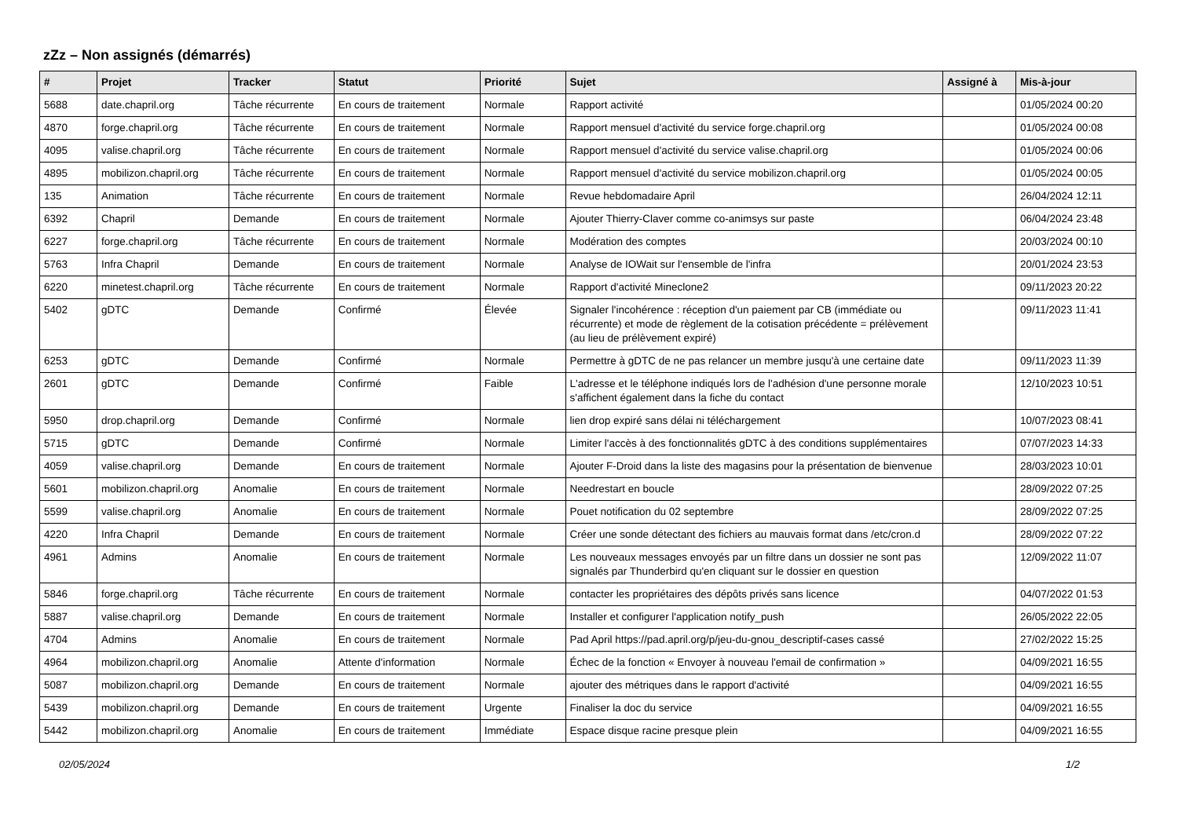zZz – Non assignés (démarrés)
| # | Projet | Tracker | Statut | Priorité | Sujet | Assigné à | Mis-à-jour |
| --- | --- | --- | --- | --- | --- | --- | --- |
| 5688 | date.chapril.org | Tâche récurrente | En cours de traitement | Normale | Rapport activité | | 01/05/2024 00:20 |
| 4870 | forge.chapril.org | Tâche récurrente | En cours de traitement | Normale | Rapport mensuel d'activité du service forge.chapril.org | | 01/05/2024 00:08 |
| 4095 | valise.chapril.org | Tâche récurrente | En cours de traitement | Normale | Rapport mensuel d'activité du service valise.chapril.org | | 01/05/2024 00:06 |
| 4895 | mobilizon.chapril.org | Tâche récurrente | En cours de traitement | Normale | Rapport mensuel d'activité du service mobilizon.chapril.org | | 01/05/2024 00:05 |
| 135 | Animation | Tâche récurrente | En cours de traitement | Normale | Revue hebdomadaire April | | 26/04/2024 12:11 |
| 6392 | Chapril | Demande | En cours de traitement | Normale | Ajouter Thierry-Claver comme co-animsys sur paste | | 06/04/2024 23:48 |
| 6227 | forge.chapril.org | Tâche récurrente | En cours de traitement | Normale | Modération des comptes | | 20/03/2024 00:10 |
| 5763 | Infra Chapril | Demande | En cours de traitement | Normale | Analyse de IOWait sur l'ensemble de l'infra | | 20/01/2024 23:53 |
| 6220 | minetest.chapril.org | Tâche récurrente | En cours de traitement | Normale | Rapport d'activité Mineclone2 | | 09/11/2023 20:22 |
| 5402 | gDTC | Demande | Confirmé | Élevée | Signaler l'incohérence : réception d'un paiement par CB (immédiate ou récurrente) et mode de règlement de la cotisation précédente = prélèvement (au lieu de prélèvement expiré) | | 09/11/2023 11:41 |
| 6253 | gDTC | Demande | Confirmé | Normale | Permettre à gDTC de ne pas relancer un membre jusqu'à une certaine date | | 09/11/2023 11:39 |
| 2601 | gDTC | Demande | Confirmé | Faible | L'adresse et le téléphone indiqués lors de l'adhésion d'une personne morale s'affichent également dans la fiche du contact | | 12/10/2023 10:51 |
| 5950 | drop.chapril.org | Demande | Confirmé | Normale | lien drop expiré sans délai ni téléchargement | | 10/07/2023 08:41 |
| 5715 | gDTC | Demande | Confirmé | Normale | Limiter l'accès à des fonctionnalités gDTC à des conditions supplémentaires | | 07/07/2023 14:33 |
| 4059 | valise.chapril.org | Demande | En cours de traitement | Normale | Ajouter F-Droid dans la liste des magasins pour la présentation de bienvenue | | 28/03/2023 10:01 |
| 5601 | mobilizon.chapril.org | Anomalie | En cours de traitement | Normale | Needrestart en boucle | | 28/09/2022 07:25 |
| 5599 | valise.chapril.org | Anomalie | En cours de traitement | Normale | Pouet notification du 02 septembre | | 28/09/2022 07:25 |
| 4220 | Infra Chapril | Demande | En cours de traitement | Normale | Créer une sonde détectant des fichiers au mauvais format dans /etc/cron.d | | 28/09/2022 07:22 |
| 4961 | Admins | Anomalie | En cours de traitement | Normale | Les nouveaux messages envoyés par un filtre dans un dossier ne sont pas signalés par Thunderbird qu'en cliquant sur le dossier en question | | 12/09/2022 11:07 |
| 5846 | forge.chapril.org | Tâche récurrente | En cours de traitement | Normale | contacter les propriétaires des dépôts privés sans licence | | 04/07/2022 01:53 |
| 5887 | valise.chapril.org | Demande | En cours de traitement | Normale | Installer et configurer l'application notify_push | | 26/05/2022 22:05 |
| 4704 | Admins | Anomalie | En cours de traitement | Normale | Pad April https://pad.april.org/p/jeu-du-gnou_descriptif-cases cassé | | 27/02/2022 15:25 |
| 4964 | mobilizon.chapril.org | Anomalie | Attente d'information | Normale | Échec de la fonction « Envoyer à nouveau l'email de confirmation » | | 04/09/2021 16:55 |
| 5087 | mobilizon.chapril.org | Demande | En cours de traitement | Normale | ajouter des métriques dans le rapport d'activité | | 04/09/2021 16:55 |
| 5439 | mobilizon.chapril.org | Demande | En cours de traitement | Urgente | Finaliser la doc du service | | 04/09/2021 16:55 |
| 5442 | mobilizon.chapril.org | Anomalie | En cours de traitement | Immédiate | Espace disque racine presque plein | | 04/09/2021 16:55 |
02/05/2024 1/2